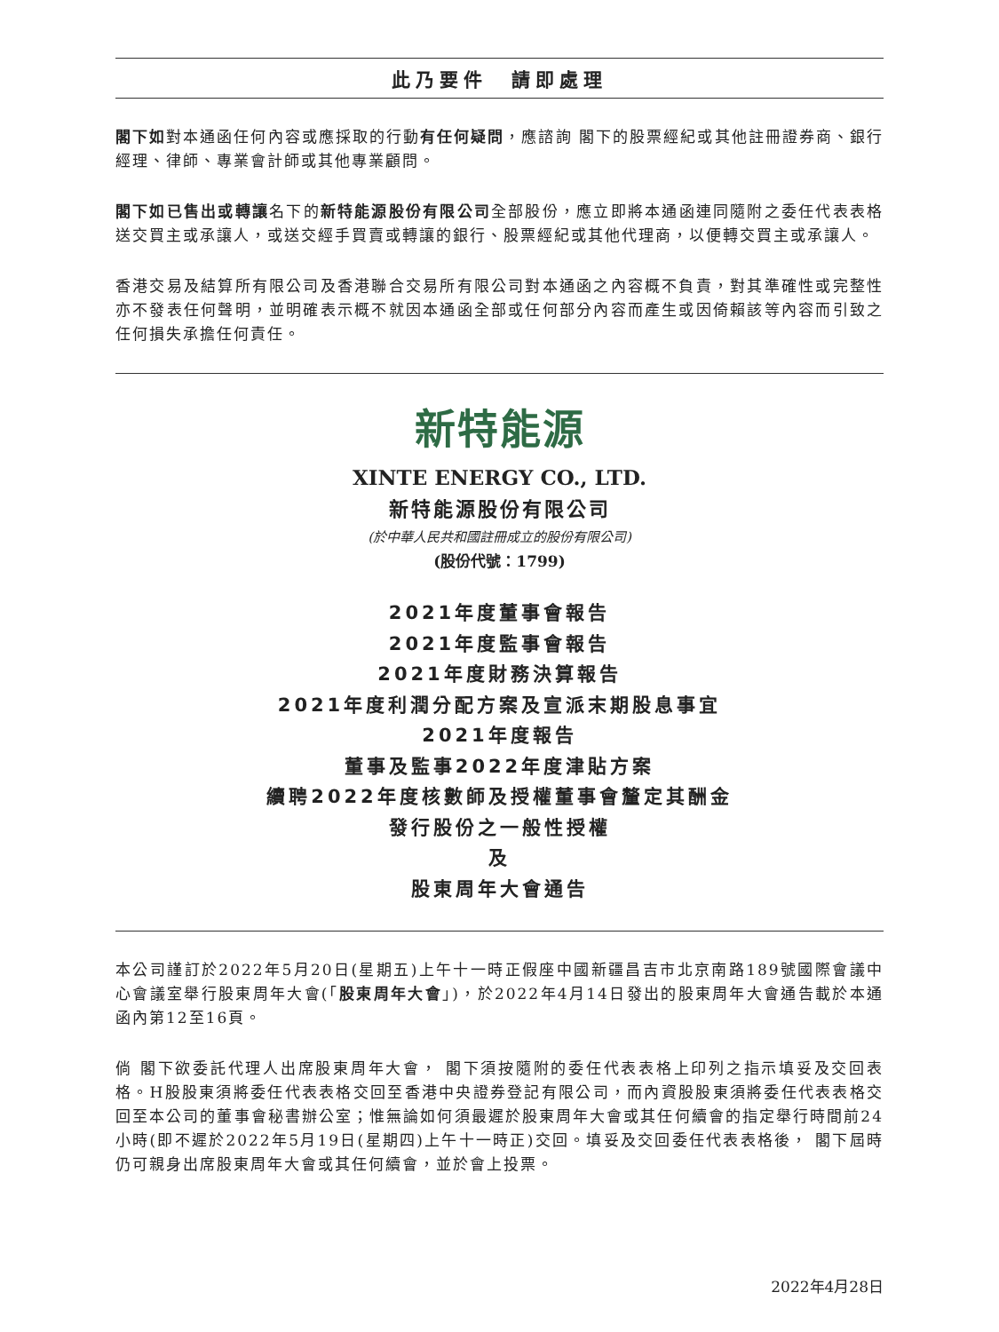此乃要件　請即處理
閣下如對本通函任何內容或應採取的行動有任何疑問，應諮詢 閣下的股票經紀或其他註冊證券商、銀行經理、律師、專業會計師或其他專業顧問。
閣下如已售出或轉讓名下的新特能源股份有限公司全部股份，應立即將本通函連同隨附之委任代表表格送交買主或承讓人，或送交經手買賣或轉讓的銀行、股票經紀或其他代理商，以便轉交買主或承讓人。
香港交易及結算所有限公司及香港聯合交易所有限公司對本通函之內容概不負責，對其準確性或完整性亦不發表任何聲明，並明確表示概不就因本通函全部或任何部分內容而產生或因倚賴該等內容而引致之任何損失承擔任何責任。
新特能源
XINTE ENERGY CO., LTD.
新特能源股份有限公司
(於中華人民共和國註冊成立的股份有限公司)
(股份代號：1799)
2021年度董事會報告
2021年度監事會報告
2021年度財務決算報告
2021年度利潤分配方案及宣派末期股息事宜
2021年度報告
董事及監事2022年度津貼方案
續聘2022年度核數師及授權董事會釐定其酬金
發行股份之一般性授權
及
股東周年大會通告
本公司謹訂於2022年5月20日(星期五)上午十一時正假座中國新疆昌吉市北京南路189號國際會議中心會議室舉行股東周年大會(「股東周年大會」)，於2022年4月14日發出的股東周年大會通告載於本通函內第12至16頁。
倘 閣下欲委託代理人出席股東周年大會， 閣下須按隨附的委任代表表格上印列之指示填妥及交回表格。H股股東須將委任代表表格交回至香港中央證券登記有限公司，而內資股股東須將委任代表表格交回至本公司的董事會秘書辦公室；惟無論如何須最遲於股東周年大會或其任何續會的指定舉行時間前24小時(即不遲於2022年5月19日(星期四)上午十一時正)交回。填妥及交回委任代表表格後， 閣下屆時仍可親身出席股東周年大會或其任何續會，並於會上投票。
2022年4月28日